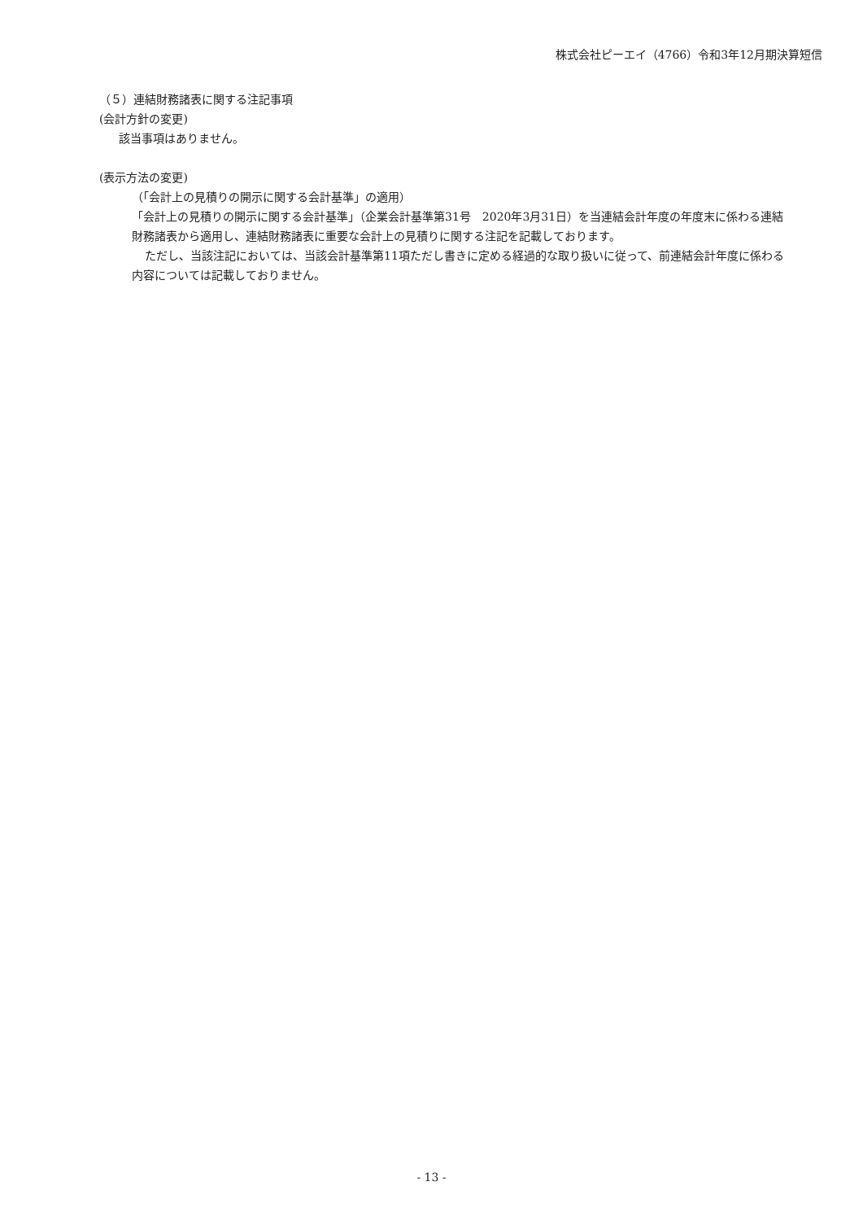株式会社ピーエイ（4766）令和3年12月期決算短信
（５）連結財務諸表に関する注記事項
(会計方針の変更)
該当事項はありません。
(表示方法の変更)
（「会計上の見積りの開示に関する会計基準」の適用）
「会計上の見積りの開示に関する会計基準」（企業会計基準第31号　2020年3月31日）を当連結会計年度の年度末に係わる連結財務諸表から適用し、連結財務諸表に重要な会計上の見積りに関する注記を記載しております。
ただし、当該注記においては、当該会計基準第11項ただし書きに定める経過的な取り扱いに従って、前連結会計年度に係わる内容については記載しておりません。
- 13 -